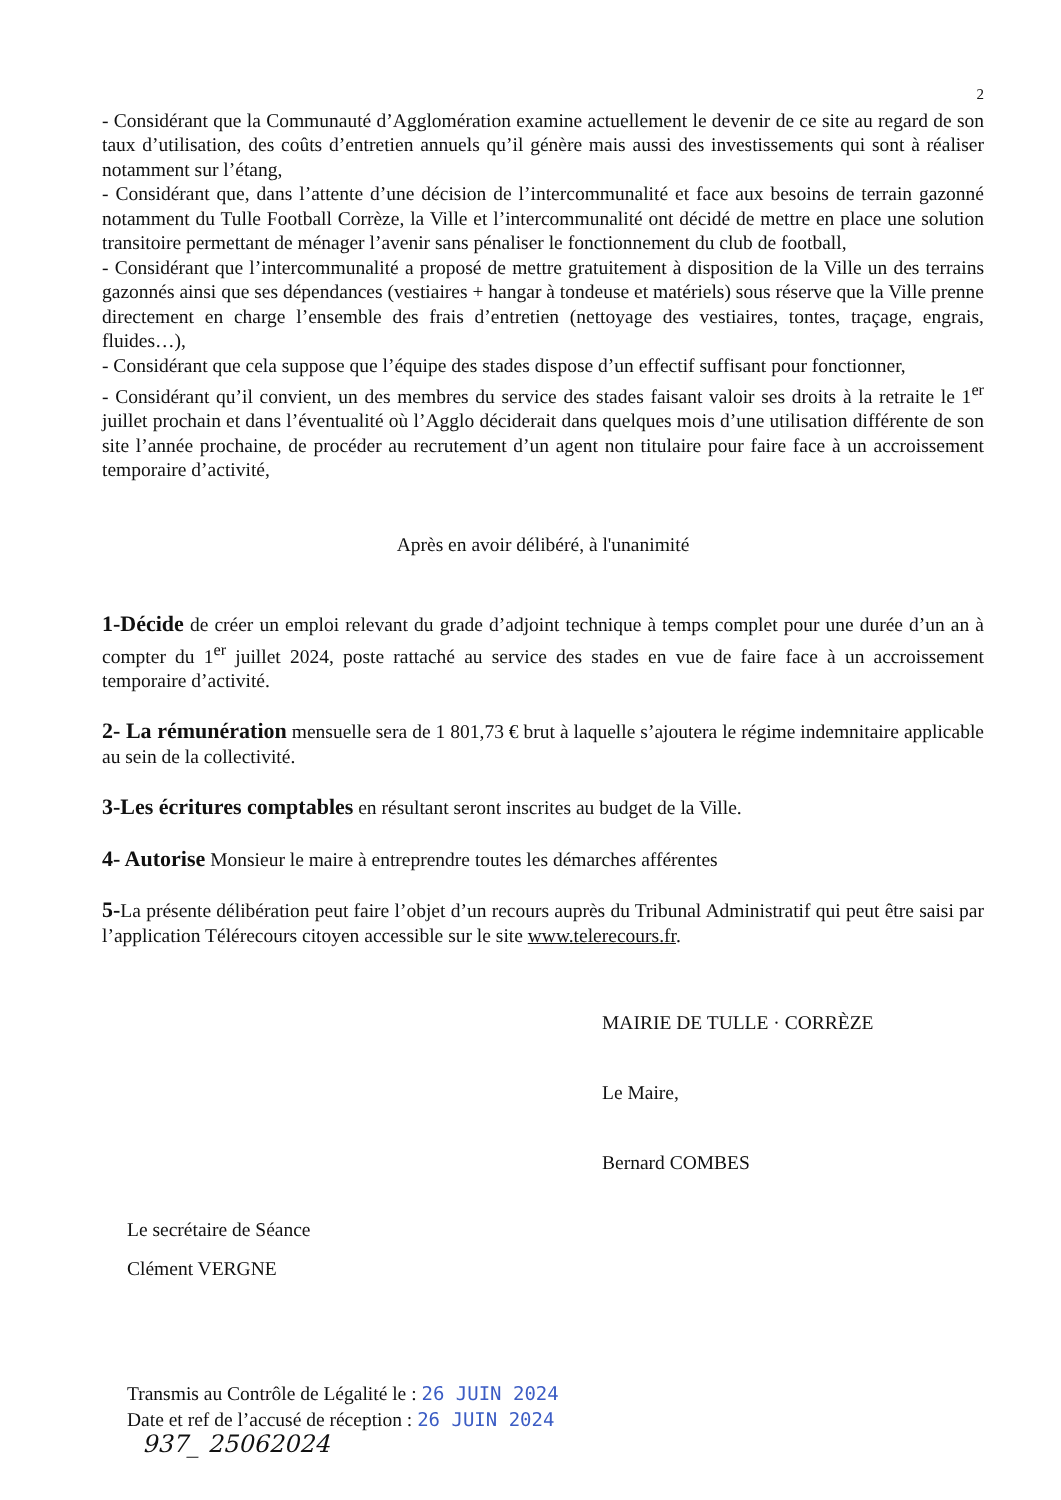2
- Considérant que la Communauté d’Agglomération examine actuellement le devenir de ce site au regard de son taux d’utilisation, des coûts d’entretien annuels qu’il génère mais aussi des investissements qui sont à réaliser notamment sur l’étang,
- Considérant que, dans l’attente d’une décision de l’intercommunalité et face aux besoins de terrain gazonné notamment du Tulle Football Corrèze, la Ville et l’intercommunalité ont décidé de mettre en place une solution transitoire permettant de ménager l’avenir sans pénaliser le fonctionnement du club de football,
- Considérant que l’intercommunalité a proposé de mettre gratuitement à disposition de la Ville un des terrains gazonnés ainsi que ses dépendances (vestiaires + hangar à tondeuse et matériels) sous réserve que la Ville prenne directement en charge l’ensemble des frais d’entretien (nettoyage des vestiaires, tontes, traçage, engrais, fluides…),
- Considérant que cela suppose que l’équipe des stades dispose d’un effectif suffisant pour fonctionner,
- Considérant qu’il convient, un des membres du service des stades faisant valoir ses droits à la retraite le 1<sup>er</sup> juillet prochain et dans l’éventualité où l’Agglo déciderait dans quelques mois d’une utilisation différente de son site l’année prochaine, de procéder au recrutement d’un agent non titulaire pour faire face à un accroissement temporaire d’activité,
Après en avoir délibéré, à l'unanimité
1-Décide de créer un emploi relevant du grade d’adjoint technique à temps complet pour une durée d’un an à compter du 1<sup>er</sup> juillet 2024, poste rattaché au service des stades en vue de faire face à un accroissement temporaire d’activité.
2- La rémunération mensuelle sera de 1 801,73 € brut à laquelle s’ajoutera le régime indemnitaire applicable au sein de la collectivité.
3-Les écritures comptables en résultant seront inscrites au budget de la Ville.
4- Autorise Monsieur le maire à entreprendre toutes les démarches afférentes
5-La présente délibération peut faire l’objet d’un recours auprès du Tribunal Administratif qui peut être saisi par l’application Télérecours citoyen accessible sur le site www.telerecours.fr.
MAIRIE DE TULLE · CORRÈZE
Le Maire,
Bernard COMBES
Le secrétaire de Séance
Clément VERGNE
Transmis au Contrôle de Légalité le : 26 JUIN 2024
Date et ref de l’accusé de réception : 26 JUIN 2024
937_ 25062024